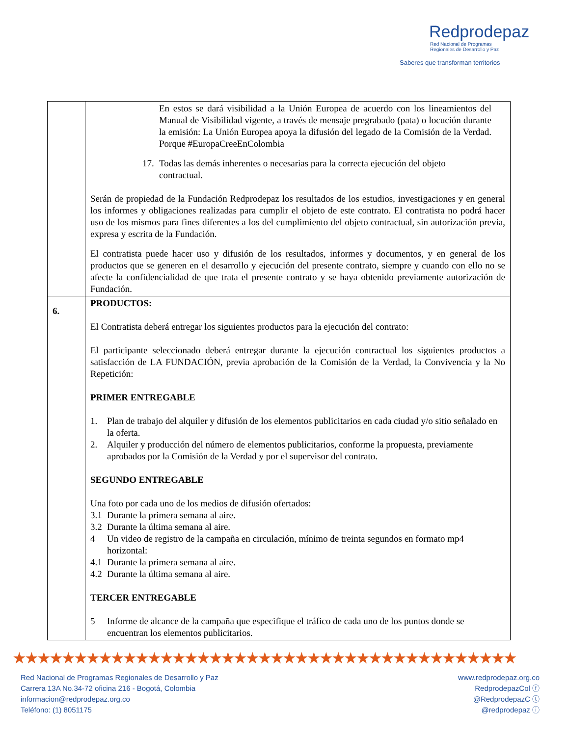Redprodepaz
Red Nacional de Programas
Regionales de Desarrollo y Paz
Saberes que transforman territorios
| | En estos se dará visibilidad a la Unión Europea de acuerdo con los lineamientos del Manual de Visibilidad vigente, a través de mensaje pregrabado (pata) o locución durante la emisión: La Unión Europea apoya la difusión del legado de la Comisión de la Verdad. Porque #EuropaCreeEnColombia 17. Todas las demás inherentes o necesarias para la correcta ejecución del objeto contractual. Serán de propiedad de la Fundación Redprodepaz los resultados de los estudios, investigaciones y en general los informes y obligaciones realizadas para cumplir el objeto de este contrato. El contratista no podrá hacer uso de los mismos para fines diferentes a los del cumplimiento del objeto contractual, sin autorización previa, expresa y escrita de la Fundación. El contratista puede hacer uso y difusión de los resultados, informes y documentos, y en general de los productos que se generen en el desarrollo y ejecución del presente contrato, siempre y cuando con ello no se afecte la confidencialidad de que trata el presente contrato y se haya obtenido previamente autorización de Fundación. |
| 6. | PRODUCTOS: El Contratista deberá entregar los siguientes productos para la ejecución del contrato: El participante seleccionado deberá entregar durante la ejecución contractual los siguientes productos a satisfacción de LA FUNDACIÓN, previa aprobación de la Comisión de la Verdad, la Convivencia y la No Repetición: PRIMER ENTREGABLE 1. Plan de trabajo del alquiler y difusión de los elementos publicitarios en cada ciudad y/o sitio señalado en la oferta. 2. Alquiler y producción del número de elementos publicitarios, conforme la propuesta, previamente aprobados por la Comisión de la Verdad y por el supervisor del contrato. SEGUNDO ENTREGABLE Una foto por cada uno de los medios de difusión ofertados: 3.1 Durante la primera semana al aire. 3.2 Durante la última semana al aire. 4 Un video de registro de la campaña en circulación, mínimo de treinta segundos en formato mp4 horizontal: 4.1 Durante la primera semana al aire. 4.2 Durante la última semana al aire. TERCER ENTREGABLE 5 Informe de alcance de la campaña que especifique el tráfico de cada uno de los puntos donde se encuentran los elementos publicitarios. |
★★★★★★★★★★★★★★★★★★★★★★★★★★★★★★★★★★★★★★★★★
Red Nacional de Programas Regionales de Desarrollo y Paz
Carrera 13A No.34-72 oficina 216 - Bogotá, Colombia
informacion@redprodepaz.org.co
Teléfono: (1) 8051175
www.redprodepaz.org.co
RedprodepazCol ⓕ
@RedprodepazC ⓣ
@redprodepaz ⓘ